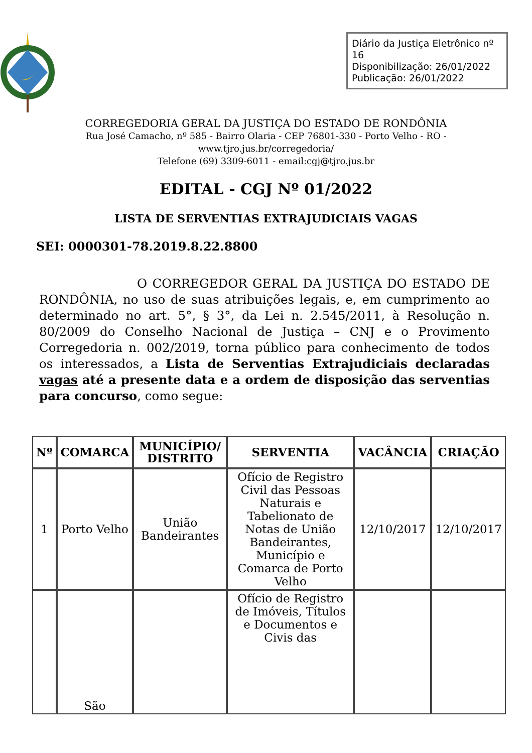Diário da Justiça Eletrônico nº 16
Disponibilização: 26/01/2022
Publicação: 26/01/2022
CORREGEDORIA GERAL DA JUSTIÇA DO ESTADO DE RONDÔNIA
Rua José Camacho, nº 585 - Bairro Olaria - CEP 76801-330 - Porto Velho - RO -
www.tjro.jus.br/corregedoria/
Telefone (69) 3309-6011 - email:cgj@tjro.jus.br
EDITAL - CGJ Nº 01/2022
LISTA DE SERVENTIAS EXTRAJUDICIAIS VAGAS
SEI: 0000301-78.2019.8.22.8800
O CORREGEDOR GERAL DA JUSTIÇA DO ESTADO DE RONDÔNIA, no uso de suas atribuições legais, e, em cumprimento ao determinado no art. 5°, § 3°, da Lei n. 2.545/2011, à Resolução n. 80/2009 do Conselho Nacional de Justiça – CNJ e o Provimento Corregedoria n. 002/2019, torna público para conhecimento de todos os interessados, a Lista de Serventias Extrajudiciais declaradas vagas até a presente data e a ordem de disposição das serventias para concurso, como segue:
| Nº | COMARCA | MUNICÍPIO/ DISTRITO | SERVENTIA | VACÂNCIA | CRIAÇÃO |
| --- | --- | --- | --- | --- | --- |
| 1 | Porto Velho | União Bandeirantes | Ofício de Registro Civil das Pessoas Naturais e Tabelionato de Notas de União Bandeirantes, Município e Comarca de Porto Velho | 12/10/2017 | 12/10/2017 |
| | São | | Ofício de Registro de Imóveis, Títulos e Documentos e Civis das | | |